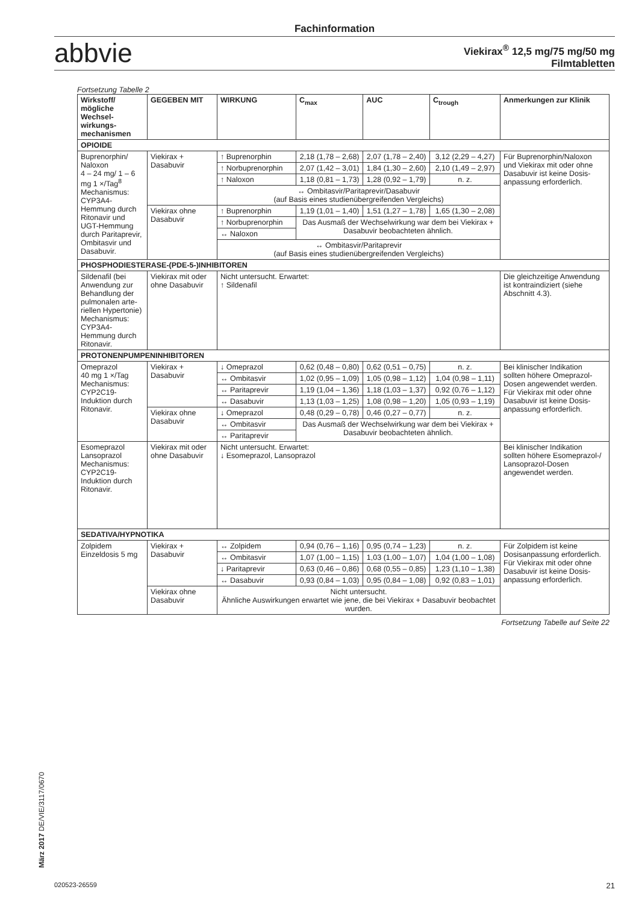Fachinformation
abbvie
Viekirax<sup>®</sup> 12,5 mg/75 mg/50 mg
Filmtabletten
Fortsetzung Tabelle 2
| Wirkstoff/ mögliche Wechsel­wirkungs­mechanismen | GEGEBEN MIT | WIRKUNG | C<sub>max</sub> | AUC | C<sub>trough</sub> | Anmerkungen zur Klinik |
| --- | --- | --- | --- | --- | --- | --- |
| OPIOIDE | | | | | | |
| Buprenorphin/ Naloxon 4 – 24 mg/ 1 – 6 mg 1 ×/Tag<sup>8</sup> Mechanismus: CYP3A4-Hemmung durch Ritonavir und UGT-Hemmung durch Paritaprevir, Ombitasvir und Dasabuvir. | Viekirax + Dasabuvir | ↑ Buprenorphin | 2,18 (1,78 – 2,68) | 2,07 (1,78 – 2,40) | 3,12 (2,29 – 4,27) | Für Buprenorphin/Naloxon und Viekirax mit oder ohne Dasabuvir ist keine Dosis­anpassung erforderlich. |
| | | ↑ Norbu­prenorphin | 2,07 (1,42 – 3,01) | 1,84 (1,30 – 2,60) | 2,10 (1,49 – 2,97) | |
| | | ↑ Naloxon | 1,18 (0,81 – 1,73) | 1,28 (0,92 – 1,79) | n. z. | |
| | | ↔ Ombitasvir/Paritaprevir/Dasabuvir (auf Basis eines studienübergreifenden Vergleichs) | | | | |
| | Viekirax ohne Dasabuvir | ↑ Buprenorphin | 1,19 (1,01 – 1,40) | 1,51 (1,27 – 1,78) | 1,65 (1,30 – 2,08) | |
| | | ↑ Norbu­prenorphin | Das Ausmaß der Wechselwirkung war dem bei Viekirax + Dasabuvir beobachteten ähnlich. | | | |
| | | ↔ Naloxon | | | | |
| | | ↔ Ombitasvir/Paritaprevir (auf Basis eines studienübergreifenden Vergleichs) | | | | |
| PHOSPHODIESTERASE-(PDE-5-)INHIBITOREN | | | | | | |
| Sildenafil (bei Anwendung zur Behandlung der pulmonalen arte­riellen Hypertonie) Mechanismus: CYP3A4-Hemmung durch Ritonavir. | Viekirax mit oder ohne Dasabuvir | Nicht untersucht. Erwartet: ↑ Sildenafil | | | | Die gleichzeitige Anwendung ist kontraindiziert (siehe Abschnitt 4.3). |
| PROTONENPUMPENINHIBITOREN | | | | | | |
| Omeprazol 40 mg 1 ×/Tag Mechanismus: CYP2C19-Induktion durch Ritonavir. | Viekirax + Dasabuvir | ↓ Omeprazol | 0,62 (0,48 – 0,80) | 0,62 (0,51 – 0,75) | n. z. | Bei klinischer Indikation sollten höhere Omeprazol-Dosen angewendet werden. Für Viekirax mit oder ohne Dasabuvir ist keine Dosis­anpassung erforderlich. |
| | | ↔ Ombitasvir | 1,02 (0,95 – 1,09) | 1,05 (0,98 – 1,12) | 1,04 (0,98 – 1,11) | |
| | | ↔ Paritaprevir | 1,19 (1,04 – 1,36) | 1,18 (1,03 – 1,37) | 0,92 (0,76 – 1,12) | |
| | | ↔ Dasabuvir | 1,13 (1,03 – 1,25) | 1,08 (0,98 – 1,20) | 1,05 (0,93 – 1,19) | |
| | Viekirax ohne Dasabuvir | ↓ Omeprazol | 0,48 (0,29 – 0,78) | 0,46 (0,27 – 0,77) | n. z. | |
| | | ↔ Ombitasvir | Das Ausmaß der Wechselwirkung war dem bei Viekirax + Dasabuvir beobachteten ähnlich. | | | |
| | | ↔ Paritaprevir | | | | |
| Esomeprazol Lansoprazol Mechanismus: CYP2C19-Induktion durch Ritonavir. | Viekirax mit oder ohne Dasabuvir | Nicht untersucht. Erwartet: ↓ Esomeprazol, Lansoprazol | | | | Bei klinischer Indikation sollten höhere Esomeprazol-/ Lansoprazol-Dosen angewendet werden. |
| SEDATIVA/HYPNOTIKA | | | | | | |
| Zolpidem Einzeldosis 5 mg | Viekirax + Dasabuvir | ↔ Zolpidem | 0,94 (0,76 – 1,16) | 0,95 (0,74 – 1,23) | n. z. | Für Zolpidem ist keine Dosisanpassung erforderlich. Für Viekirax mit oder ohne Dasabuvir ist keine Dosis­anpassung erforderlich. |
| | | ↔ Ombitasvir | 1,07 (1,00 – 1,15) | 1,03 (1,00 – 1,07) | 1,04 (1,00 – 1,08) | |
| | | ↓ Paritaprevir | 0,63 (0,46 – 0,86) | 0,68 (0,55 – 0,85) | 1,23 (1,10 – 1,38) | |
| | | ↔ Dasabuvir | 0,93 (0,84 – 1,03) | 0,95 (0,84 – 1,08) | 0,92 (0,83 – 1,01) | |
| | Viekirax ohne Dasabuvir | Nicht untersucht. Ähnliche Auswirkungen erwartet wie jene, die bei Viekirax + Dasabuvir beobachtet wurden. | | | | |
Fortsetzung Tabelle auf Seite 22
März 2017 DE/VIE/3117/0670
020523-26559 21